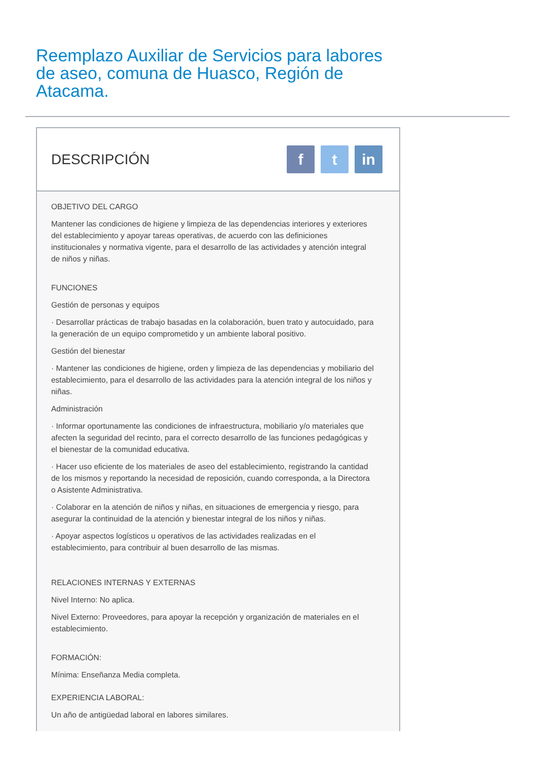Reemplazo Auxiliar de Servicios para labores de aseo, comuna de Huasco, Región de Atacama.
DESCRIPCIÓN
ft in
OBJETIVO DEL CARGO
Mantener las condiciones de higiene y limpieza de las dependencias interiores y exteriores del establecimiento y apoyar tareas operativas, de acuerdo con las definiciones institucionales y normativa vigente, para el desarrollo de las actividades y atención integral de niños y niñas.
FUNCIONES
Gestión de personas y equipos
· Desarrollar prácticas de trabajo basadas en la colaboración, buen trato y autocuidado, para la generación de un equipo comprometido y un ambiente laboral positivo.
Gestión del bienestar
· Mantener las condiciones de higiene, orden y limpieza de las dependencias y mobiliario del establecimiento, para el desarrollo de las actividades para la atención integral de los niños y niñas.
Administración
· Informar oportunamente las condiciones de infraestructura, mobiliario y/o materiales que afecten la seguridad del recinto, para el correcto desarrollo de las funciones pedagógicas y el bienestar de la comunidad educativa.
· Hacer uso eficiente de los materiales de aseo del establecimiento, registrando la cantidad de los mismos y reportando la necesidad de reposición, cuando corresponda, a la Directora o Asistente Administrativa.
· Colaborar en la atención de niños y niñas, en situaciones de emergencia y riesgo, para asegurar la continuidad de la atención y bienestar integral de los niños y niñas.
· Apoyar aspectos logísticos u operativos de las actividades realizadas en el establecimiento, para contribuir al buen desarrollo de las mismas.
RELACIONES INTERNAS Y EXTERNAS
Nivel Interno: No aplica.
Nivel Externo: Proveedores, para apoyar la recepción y organización de materiales en el establecimiento.
FORMACIÓN:
Mínima: Enseñanza Media completa.
EXPERIENCIA LABORAL:
Un año de antigüedad laboral en labores similares.